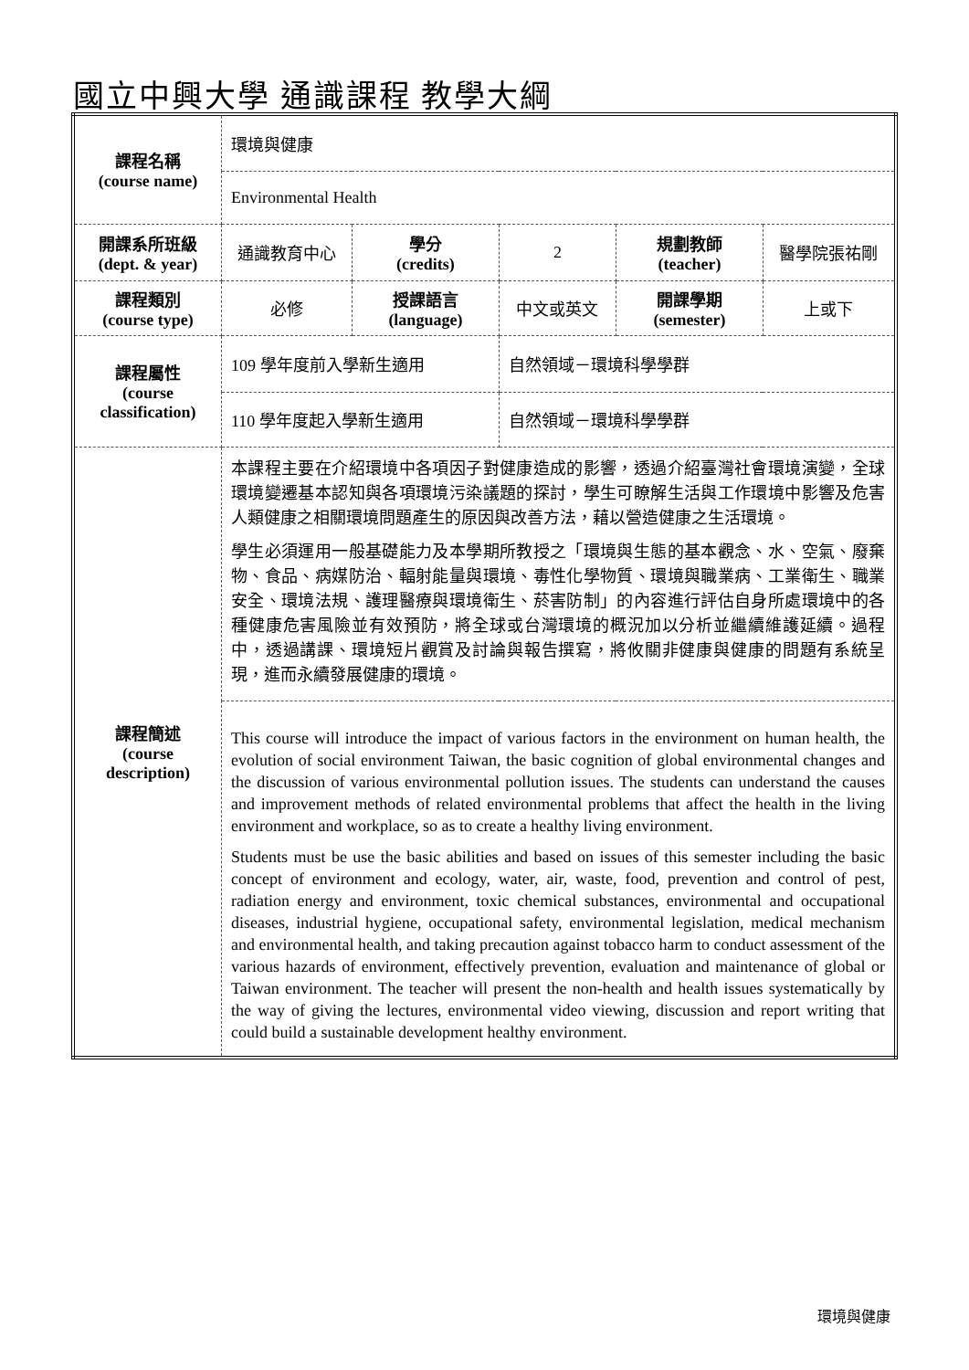國立中興大學 通識課程 教學大綱
| 課程名稱 (course name) | 環境與健康 | | | | |
| | Environmental Health | | | | |
| 開課系所班級 (dept. & year) | 通識教育中心 | 學分 (credits) | 2 | 規劃教師 (teacher) | 醫學院張祐剛 |
| 課程類別 (course type) | 必修 | 授課語言 (language) | 中文或英文 | 開課學期 (semester) | 上或下 |
| 課程屬性 (course classification) | 109 學年度前入學新生適用 | | 自然領域－環境科學學群 | | |
| | 110 學年度起入學新生適用 | | 自然領域－環境科學學群 | | |
| 課程簡述 (course description) | 本課程主要在介紹環境中各項因子對健康造成的影響，透過介紹臺灣社會環境演變，全球環境變遷基本認知與各項環境污染議題的探討，學生可瞭解生活與工作環境中影響及危害人類健康之相關環境問題產生的原因與改善方法，藉以營造健康之生活環境。 學生必須運用一般基礎能力及本學期所教授之「環境與生態的基本觀念、水、空氣、廢棄物、食品、病媒防治、輻射能量與環境、毒性化學物質、環境與職業病、工業衛生、職業安全、環境法規、護理醫療與環境衛生、菸害防制」的內容進行評估自身所處環境中的各種健康危害風險並有效預防，將全球或台灣環境的概況加以分析並繼續維護延續。過程中，透過講課、環境短片觀賞及討論與報告撰寫，將攸關非健康與健康的問題有系統呈現，進而永續發展健康的環境。 | | | | |
| | This course will introduce the impact of various factors in the environment on human health, the evolution of social environment Taiwan, the basic cognition of global environmental changes and the discussion of various environmental pollution issues. The students can understand the causes and improvement methods of related environmental problems that affect the health in the living environment and workplace, so as to create a healthy living environment. Students must be use the basic abilities and based on issues of this semester including the basic concept of environment and ecology, water, air, waste, food, prevention and control of pest, radiation energy and environment, toxic chemical substances, environmental and occupational diseases, industrial hygiene, occupational safety, environmental legislation, medical mechanism and environmental health, and taking precaution against tobacco harm to conduct assessment of the various hazards of environment, effectively prevention, evaluation and maintenance of global or Taiwan environment. The teacher will present the non-health and health issues systematically by the way of giving the lectures, environmental video viewing, discussion and report writing that could build a sustainable development healthy environment. | | | | |
環境與健康